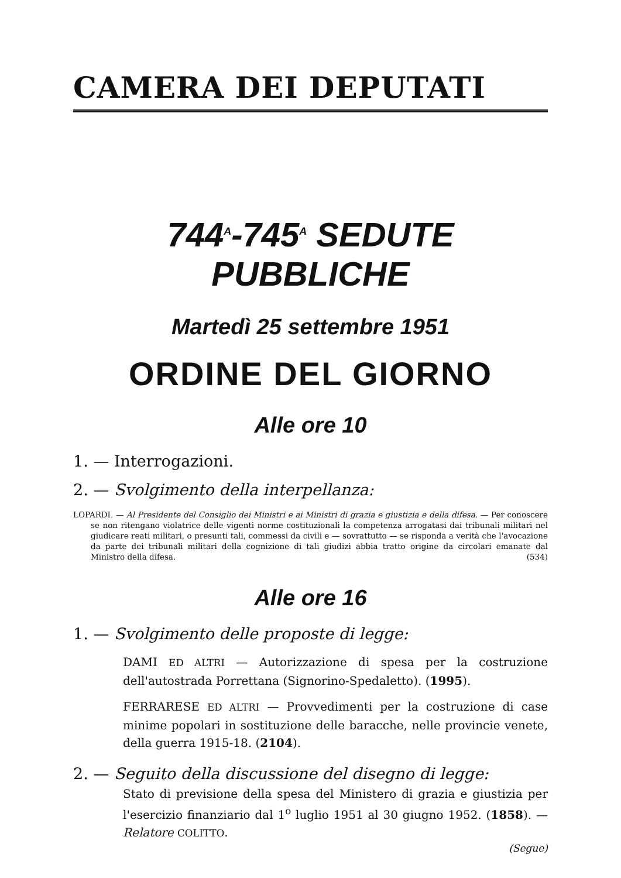CAMERA DEI DEPUTATI
744<sup>A</sup>-745<sup>A</sup> SEDUTE PUBBLICHE
Martedì 25 settembre 1951
ORDINE DEL GIORNO
Alle ore 10
1. — Interrogazioni.
2. — Svolgimento della interpellanza:
LOPARDI. — Al Presidente del Consiglio dei Ministri e ai Ministri di grazia e giustizia e della difesa. — Per conoscere se non ritengano violatrice delle vigenti norme costituzionali la competenza arrogatasi dai tribunali militari nel giudicare reati militari, o presunti tali, commessi da civili e — sovrattutto — se risponda a verità che l'avocazione da parte dei tribunali militari della cognizione di tali giudizi abbia tratto origine da circolari emanate dal Ministro della difesa. (534)
Alle ore 16
1. — Svolgimento delle proposte di legge:
DAMI ED ALTRI — Autorizzazione di spesa per la costruzione dell'autostrada Porrettana (Signorino-Spedaletto). (1995).
FERRARESE ED ALTRI — Provvedimenti per la costruzione di case minime popolari in sostituzione delle baracche, nelle provincie venete, della guerra 1915-18. (2104).
2. — Seguito della discussione del disegno di legge:
Stato di previsione della spesa del Ministero di grazia e giustizia per l'esercizio finanziario dal 1<sup>o</sup> luglio 1951 al 30 giugno 1952. (1858). — Relatore COLITTO.
(Segue)